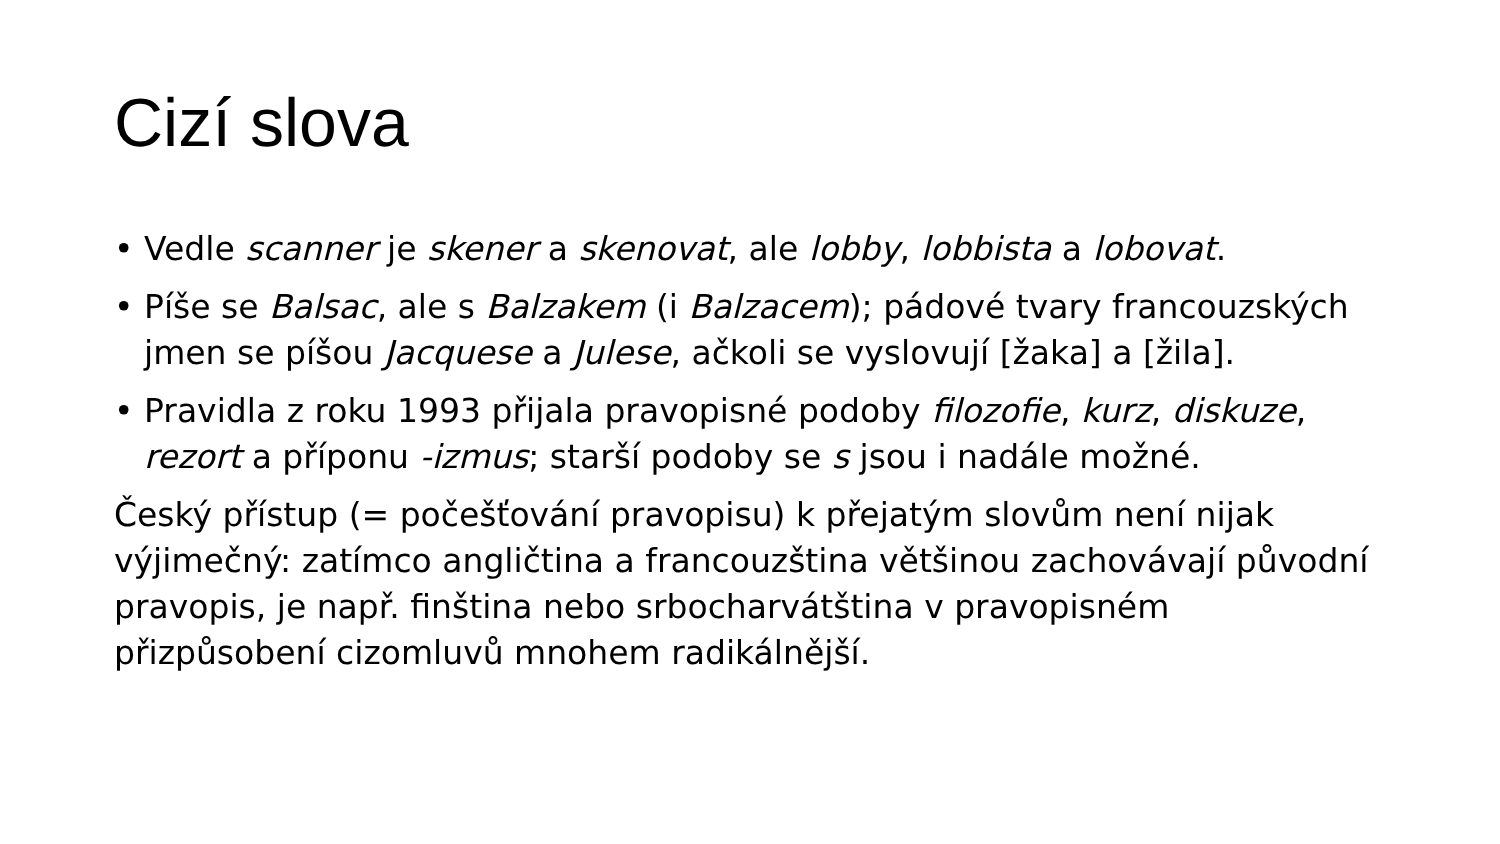Cizí slova
• Vedle scanner je skener a skenovat, ale lobby, lobbista a lobovat.
• Píše se Balsac, ale s Balzakem (i Balzacem); pádové tvary francouzských jmen se píšou Jacquese a Julese, ačkoli se vyslovují [žaka] a [žila].
• Pravidla z roku 1993 přijala pravopisné podoby filozofie, kurz, diskuze, rezort a příponu -izmus; starší podoby se s jsou i nadále možné.
Český přístup (= počešťování pravopisu) k přejatým slovům není nijak výjimečný: zatímco angličtina a francouzština většinou zachovávají původní pravopis, je např. finština nebo srbocharvátština v pravopisném přizpůsobení cizomluvů mnohem radikálnější.